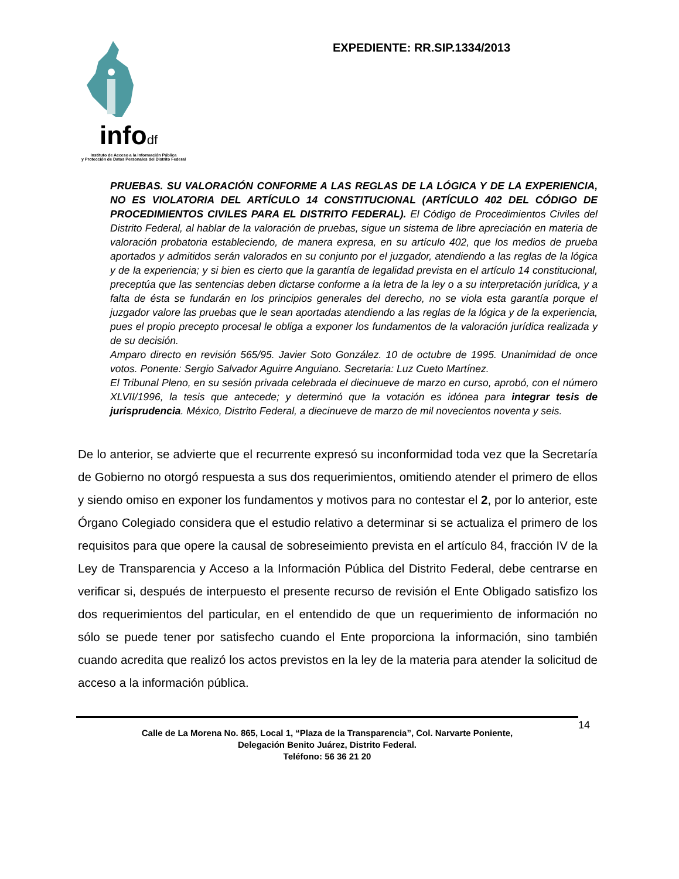infodf
Instituto de Acceso a la Información Pública
y Protección de Datos Personales del Distrito Federal
EXPEDIENTE: RR.SIP.1334/2013
PRUEBAS. SU VALORACIÓN CONFORME A LAS REGLAS DE LA LÓGICA Y DE LA EXPERIENCIA, NO ES VIOLATORIA DEL ARTÍCULO 14 CONSTITUCIONAL (ARTÍCULO 402 DEL CÓDIGO DE PROCEDIMIENTOS CIVILES PARA EL DISTRITO FEDERAL). El Código de Procedimientos Civiles del Distrito Federal, al hablar de la valoración de pruebas, sigue un sistema de libre apreciación en materia de valoración probatoria estableciendo, de manera expresa, en su artículo 402, que los medios de prueba aportados y admitidos serán valorados en su conjunto por el juzgador, atendiendo a las reglas de la lógica y de la experiencia; y si bien es cierto que la garantía de legalidad prevista en el artículo 14 constitucional, preceptúa que las sentencias deben dictarse conforme a la letra de la ley o a su interpretación jurídica, y a falta de ésta se fundarán en los principios generales del derecho, no se viola esta garantía porque el juzgador valore las pruebas que le sean aportadas atendiendo a las reglas de la lógica y de la experiencia, pues el propio precepto procesal le obliga a exponer los fundamentos de la valoración jurídica realizada y de su decisión.
Amparo directo en revisión 565/95. Javier Soto González. 10 de octubre de 1995. Unanimidad de once votos. Ponente: Sergio Salvador Aguirre Anguiano. Secretaria: Luz Cueto Martínez.
El Tribunal Pleno, en su sesión privada celebrada el diecinueve de marzo en curso, aprobó, con el número XLVII/1996, la tesis que antecede; y determinó que la votación es idónea para integrar tesis de jurisprudencia. México, Distrito Federal, a diecinueve de marzo de mil novecientos noventa y seis.
De lo anterior, se advierte que el recurrente expresó su inconformidad toda vez que la Secretaría de Gobierno no otorgó respuesta a sus dos requerimientos, omitiendo atender el primero de ellos y siendo omiso en exponer los fundamentos y motivos para no contestar el 2, por lo anterior, este Órgano Colegiado considera que el estudio relativo a determinar si se actualiza el primero de los requisitos para que opere la causal de sobreseimiento prevista en el artículo 84, fracción IV de la Ley de Transparencia y Acceso a la Información Pública del Distrito Federal, debe centrarse en verificar si, después de interpuesto el presente recurso de revisión el Ente Obligado satisfizo los dos requerimientos del particular, en el entendido de que un requerimiento de información no sólo se puede tener por satisfecho cuando el Ente proporciona la información, sino también cuando acredita que realizó los actos previstos en la ley de la materia para atender la solicitud de acceso a la información pública.
Calle de La Morena No. 865, Local 1, “Plaza de la Transparencia”, Col. Narvarte Poniente,
Delegación Benito Juárez, Distrito Federal.
Teléfono: 56 36 21 20
14